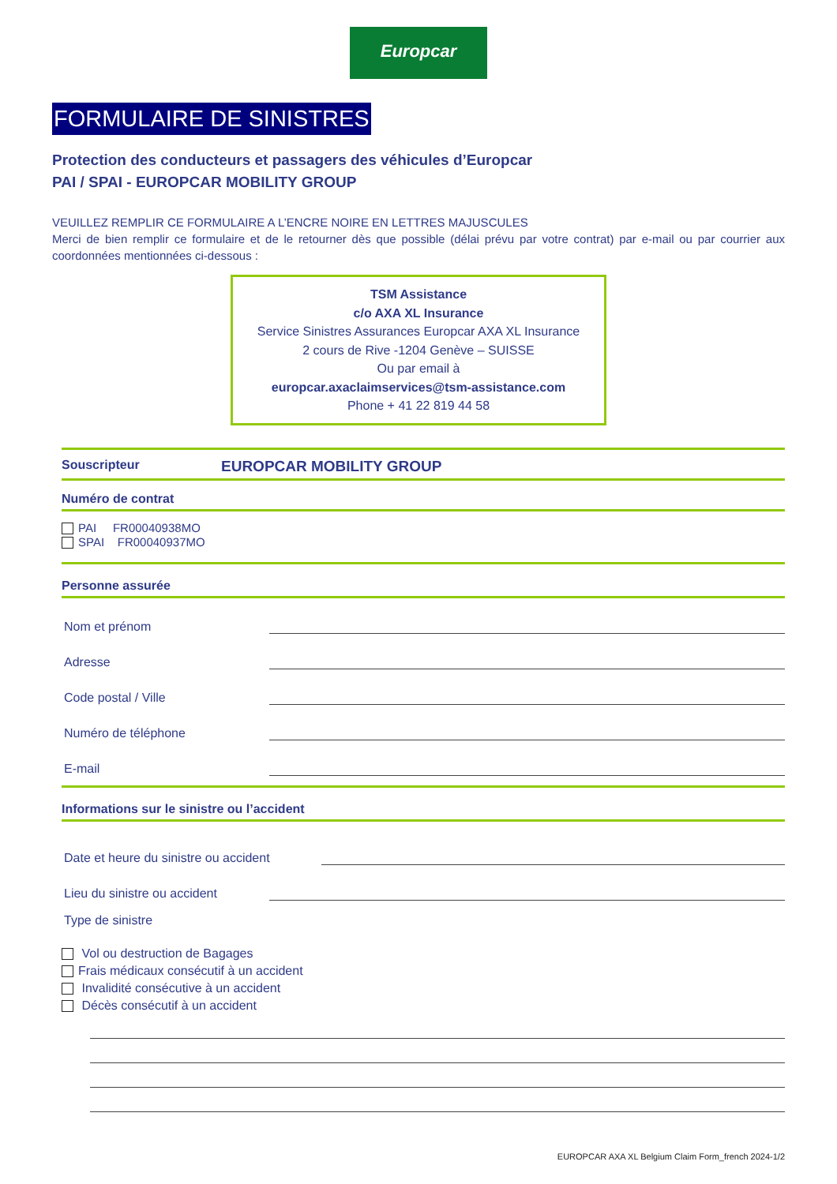Europcar
FORMULAIRE DE SINISTRES
Protection des conducteurs et passagers des véhicules d’Europcar
PAI / SPAI - EUROPCAR MOBILITY GROUP
VEUILLEZ REMPLIR CE FORMULAIRE A L’ENCRE NOIRE EN LETTRES MAJUSCULES
Merci de bien remplir ce formulaire et de le retourner dès que possible (délai prévu par votre contrat) par e-mail ou par courrier aux coordonnées mentionnées ci-dessous :
TSM Assistance
c/o AXA XL Insurance
Service Sinistres Assurances Europcar AXA XL Insurance
2 cours de Rive -1204 Genève – SUISSE
Ou par email à
europcar.axaclaimservices@tsm-assistance.com
Phone + 41 22 819 44 58
Souscripteur EUROPCAR MOBILITY GROUP
Numéro de contrat
PAI FR00040938MO
SPAI FR00040937MO
Personne assurée
Nom et prénom
Adresse
Code postal / Ville
Numéro de téléphone
E-mail
Informations sur le sinistre ou l’accident
Date et heure du sinistre ou accident
Lieu du sinistre ou accident
Type de sinistre
Vol ou destruction de Bagages
Frais médicaux consécutif à un accident
Invalidité consécutive à un accident
Décès consécutif à un accident
EUROPCAR AXA XL Belgium Claim Form_french 2024-1/2